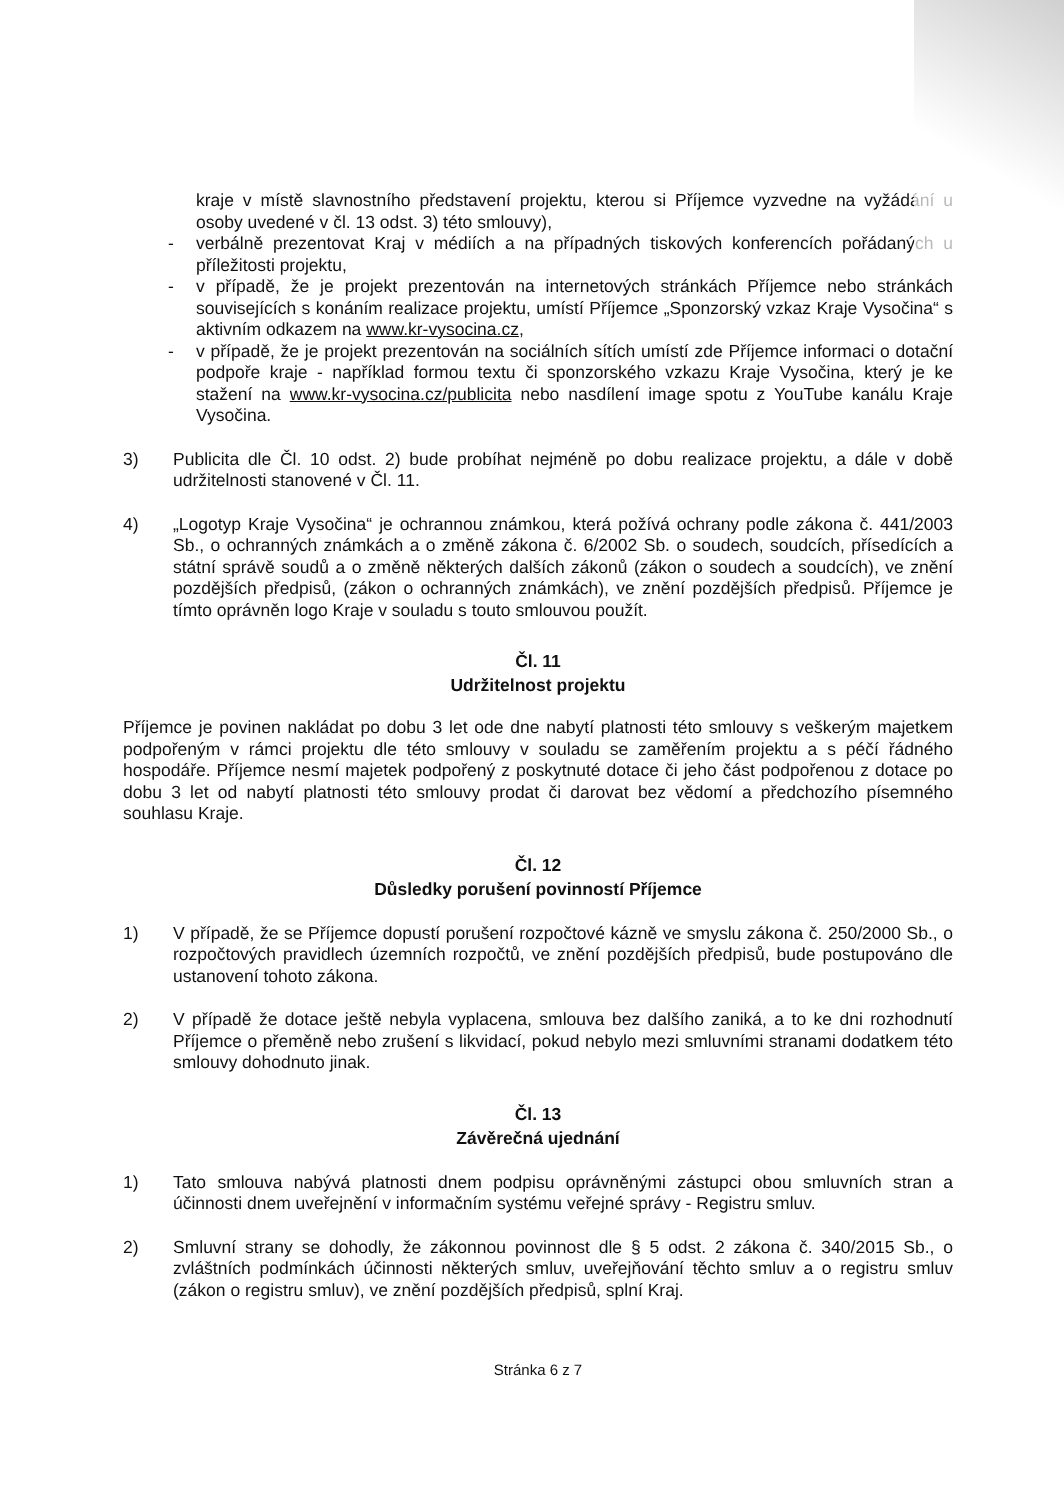kraje v místě slavnostního představení projektu, kterou si Příjemce vyzvedne na vyžádání u osoby uvedené v čl. 13 odst. 3) této smlouvy),
- verbálně prezentovat Kraj v médiích a na případných tiskových konferencích pořádaných u příležitosti projektu,
- v případě, že je projekt prezentován na internetových stránkách Příjemce nebo stránkách souvisejících s konáním realizace projektu, umístí Příjemce „Sponzorský vzkaz Kraje Vysočina“ s aktivním odkazem na www.kr-vysocina.cz,
- v případě, že je projekt prezentován na sociálních sítích umístí zde Příjemce informaci o dotační podpoře kraje - například formou textu či sponzorského vzkazu Kraje Vysočina, který je ke stažení na www.kr-vysocina.cz/publicita nebo nasdílení image spotu z YouTube kanálu Kraje Vysočina.
3) Publicita dle Čl. 10 odst. 2) bude probíhat nejméně po dobu realizace projektu, a dále v době udržitelnosti stanovené v Čl. 11.
4) „Logotyp Kraje Vysočina“ je ochrannou známkou, která požívá ochrany podle zákona č. 441/2003 Sb., o ochranných známkách a o změně zákona č. 6/2002 Sb. o soudech, soudcích, přísedících a státní správě soudů a o změně některých dalších zákonů (zákon o soudech a soudcích), ve znění pozdějších předpisů, (zákon o ochranných známkách), ve znění pozdějších předpisů. Příjemce je tímto oprávněn logo Kraje v souladu s touto smlouvou použít.
Čl. 11
Udržitelnost projektu
Příjemce je povinen nakládat po dobu 3 let ode dne nabytí platnosti této smlouvy s veškerým majetkem podpořeným v rámci projektu dle této smlouvy v souladu se zaměřením projektu a s péčí řádného hospodáře. Příjemce nesmí majetek podpořený z poskytnuté dotace či jeho část podpořenou z dotace po dobu 3 let od nabytí platnosti této smlouvy prodat či darovat bez vědomí a předchozího písemného souhlasu Kraje.
Čl. 12
Důsledky porušení povinností Příjemce
1) V případě, že se Příjemce dopustí porušení rozpočtové kázně ve smyslu zákona č. 250/2000 Sb., o rozpočtových pravidlech územních rozpočtů, ve znění pozdějších předpisů, bude postupováno dle ustanovení tohoto zákona.
2) V případě že dotace ještě nebyla vyplacena, smlouva bez dalšího zaniká, a to ke dni rozhodnutí Příjemce o přeměně nebo zrušení s likvidací, pokud nebylo mezi smluvními stranami dodatkem této smlouvy dohodnuto jinak.
Čl. 13
Závěrečná ujednání
1) Tato smlouva nabývá platnosti dnem podpisu oprávněnými zástupci obou smluvních stran a účinnosti dnem uveřejnění v informačním systému veřejné správy - Registru smluv.
2) Smluvní strany se dohodly, že zákonnou povinnost dle § 5 odst. 2 zákona č. 340/2015 Sb., o zvláštních podmínkách účinnosti některých smluv, uveřejňování těchto smluv a o registru smluv (zákon o registru smluv), ve znění pozdějších předpisů, splní Kraj.
Stránka 6 z 7